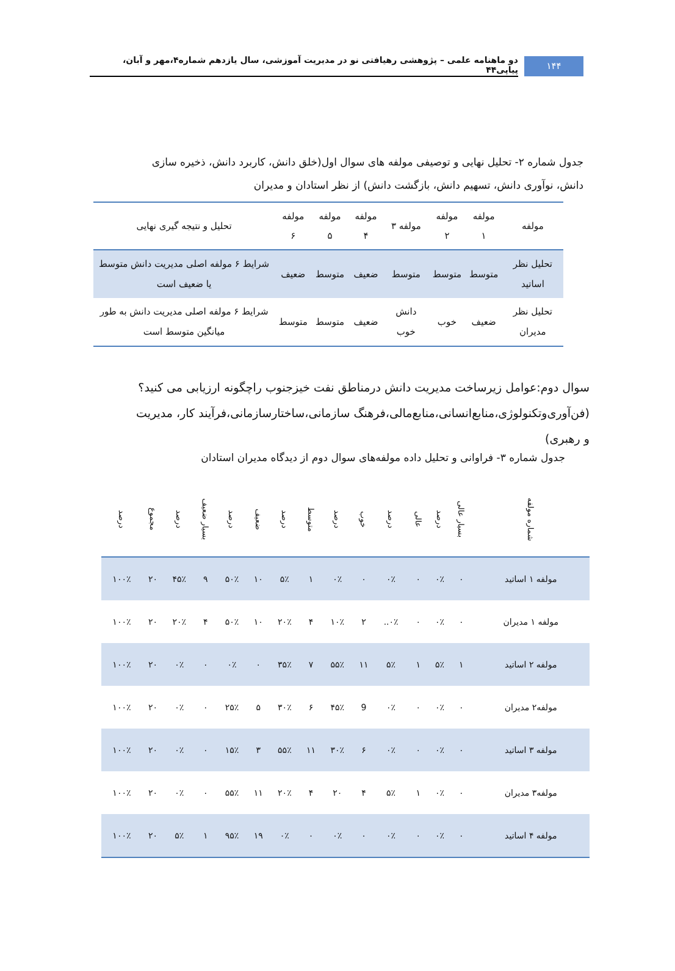۱۴۴
دو ماهنامه علمی – پژوهشی رهیافتی نو در مدیریت آموزشی، سال یازدهم شماره۴،مهر و آبان، پیاپی۴۴
جدول شماره ۲- تحلیل نهایی و توصیفی مولفه های سوال اول(خلق دانش، کاربرد دانش، ذخیره سازی دانش، نوآوری دانش، تسهیم دانش، بازگشت دانش) از نظر استادان و مدیران
| مولفه | مولفه ۱ | مولفه ۲ | مولفه ۳ | مولفه ۴ | مولفه ۵ | مولفه ۶ | تحلیل و نتیجه گیری نهایی |
| --- | --- | --- | --- | --- | --- | --- | --- |
| تحلیل نظر اساتید | متوسط | متوسط | متوسط | ضعیف | متوسط | ضعیف | شرایط ۶ مولفه اصلی مدیریت دانش متوسط یا ضعیف است |
| تحلیل نظر مدیران | ضعیف | خوب | دانش خوب | ضعیف | متوسط | متوسط | شرایط ۶ مولفه اصلی مدیریت دانش به طور میانگین متوسط است |
سوال دوم:عوامل زیرساخت مدیریت دانش درمناطق نفت خیزجنوب راچگونه ارزیابی می کنید؟(فن‌آوری‌وتکنولوژی،منابع‌انسانی،منابع‌مالی،فرهنگ سازمانی،ساختارسازمانی،فرآیند کار، مدیریت و رهبری)
جدول شماره ۳- فراوانی و تحلیل داده مولفه‌های سوال دوم از دیدگاه مدیران استادان
| شماره مولفه | بسیار عالی | درصد | عالی | درصد | خوب | درصد | متوسط | درصد | ضعیف | درصد | بسیار ضعیف | درصد | مجموع | درصد |
| --- | --- | --- | --- | --- | --- | --- | --- | --- | --- | --- | --- | --- | --- | --- |
| مولفه ۱ اساتید | ۰ | ۰٪ | ۰ | ۰٪ | ۰ | ۰٪ | ۱ | ۵٪ | ۱۰ | ۵۰٪ | ۹ | ۴۵٪ | ۲۰ | ۱۰۰٪ |
| مولفه ۱ مدیران | ۰ | ۰٪ | ۰ | ۰٪.. | ۲ | ۱۰٪ | ۴ | ۲۰٪ | ۱۰ | ۵۰٪ | ۴ | ۲۰٪ | ۲۰ | ۱۰۰٪ |
| مولفه ۲ اساتید | ۱ | ۵٪ | ۱ | ۵٪ | ۱۱ | ۵۵٪ | ۷ | ۳۵٪ | ۰ | ۰٪ | ۰ | ۰٪ | ۲۰ | ۱۰۰٪ |
| مولفه۲ مدیران | ۰ | ۰٪ | ۰ | ۰٪ | 9 | ۴۵٪ | ۶ | ۳۰٪ | ۵ | ۲۵٪ | ۰ | ۰٪ | ۲۰ | ۱۰۰٪ |
| مولفه ۳ اساتید | ۰ | ۰٪ | ۰ | ۰٪ | ۶ | ۳۰٪ | ۱۱ | ۵۵٪ | ۳ | ۱۵٪ | ۰ | ۰٪ | ۲۰ | ۱۰۰٪ |
| مولفه۳ مدیران | ۰ | ۰٪ | ۱ | ۵٪ | ۴ | ۲۰ | ۴ | ۲۰٪ | ۱۱ | ۵۵٪ | ۰ | ۰٪ | ۲۰ | ۱۰۰٪ |
| مولفه ۴ اساتید | ۰ | ۰٪ | ۰ | ۰٪ | ۰ | ۰٪ | ۰ | ۰٪ | ۱۹ | ۹۵٪ | ۱ | ۵٪ | ۲۰ | ۱۰۰٪ |